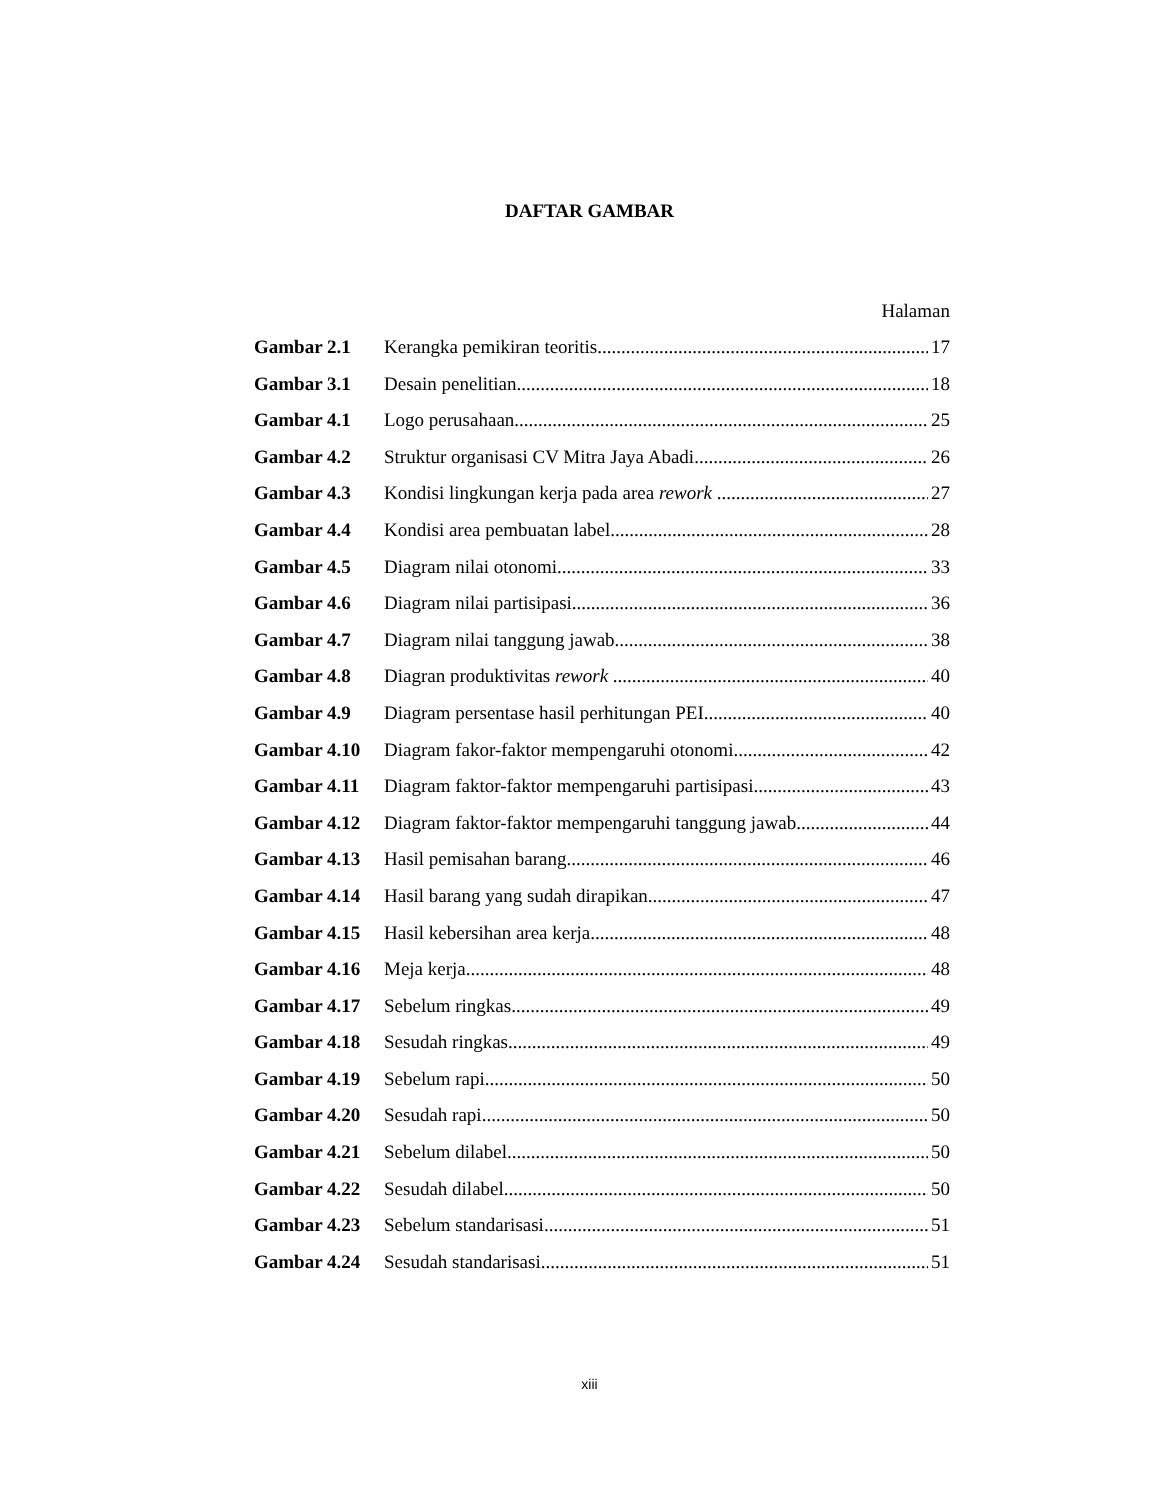DAFTAR GAMBAR
Halaman
Gambar 2.1 Kerangka pemikiran teoritis 17
Gambar 3.1 Desain penelitian 18
Gambar 4.1 Logo perusahaan 25
Gambar 4.2 Struktur organisasi CV Mitra Jaya Abadi 26
Gambar 4.3 Kondisi lingkungan kerja pada area rework 27
Gambar 4.4 Kondisi area pembuatan label 28
Gambar 4.5 Diagram nilai otonomi 33
Gambar 4.6 Diagram nilai partisipasi 36
Gambar 4.7 Diagram nilai tanggung jawab 38
Gambar 4.8 Diagran produktivitas rework 40
Gambar 4.9 Diagram persentase hasil perhitungan PEI 40
Gambar 4.10 Diagram fakor-faktor mempengaruhi otonomi 42
Gambar 4.11 Diagram faktor-faktor mempengaruhi partisipasi 43
Gambar 4.12 Diagram faktor-faktor mempengaruhi tanggung jawab 44
Gambar 4.13 Hasil pemisahan barang 46
Gambar 4.14 Hasil barang yang sudah dirapikan 47
Gambar 4.15 Hasil kebersihan area kerja 48
Gambar 4.16 Meja kerja 48
Gambar 4.17 Sebelum ringkas 49
Gambar 4.18 Sesudah ringkas 49
Gambar 4.19 Sebelum rapi 50
Gambar 4.20 Sesudah rapi 50
Gambar 4.21 Sebelum dilabel 50
Gambar 4.22 Sesudah dilabel 50
Gambar 4.23 Sebelum standarisasi 51
Gambar 4.24 Sesudah standarisasi 51
xiii